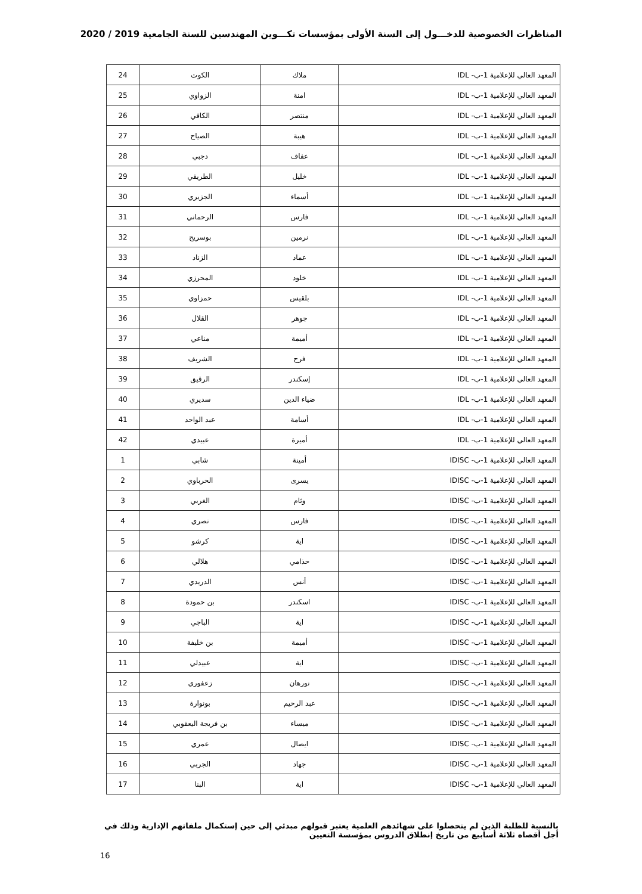المناظرات الخصوصية للدخـــول إلى السنة الأولى بمؤسسات تكـــوين المهندسين للسنة الجامعية 2019 / 2020
| المعهد العالي للإعلامية 1-ب- IDL | ملاك | الكوت | 24 |
| المعهد العالي للإعلامية 1-ب- IDL | امنة | الزواوي | 25 |
| المعهد العالي للإعلامية 1-ب- IDL | منتصر | الكافي | 26 |
| المعهد العالي للإعلامية 1-ب- IDL | هيبة | الصياح | 27 |
| المعهد العالي للإعلامية 1-ب- IDL | عفاف | دجبي | 28 |
| المعهد العالي للإعلامية 1-ب- IDL | خليل | الطريقي | 29 |
| المعهد العالي للإعلامية 1-ب- IDL | أسماء | الجزيري | 30 |
| المعهد العالي للإعلامية 1-ب- IDL | فارس | الرحماني | 31 |
| المعهد العالي للإعلامية 1-ب- IDL | نرمين | بوسريح | 32 |
| المعهد العالي للإعلامية 1-ب- IDL | عماد | الزناد | 33 |
| المعهد العالي للإعلامية 1-ب- IDL | خلود | المحرزي | 34 |
| المعهد العالي للإعلامية 1-ب- IDL | بلقيس | حمزاوي | 35 |
| المعهد العالي للإعلامية 1-ب- IDL | جوهر | القلال | 36 |
| المعهد العالي للإعلامية 1-ب- IDL | أميمة | مناعي | 37 |
| المعهد العالي للإعلامية 1-ب- IDL | فرح | الشريف | 38 |
| المعهد العالي للإعلامية 1-ب- IDL | إسكندر | الرقيق | 39 |
| المعهد العالي للإعلامية 1-ب- IDL | ضياء الدين | سديري | 40 |
| المعهد العالي للإعلامية 1-ب- IDL | أسامة | عبد الواحد | 41 |
| المعهد العالي للإعلامية 1-ب- IDL | أميرة | عبيدي | 42 |
| المعهد العالي للإعلامية 1-ب- IDISC | أمينة | شابي | 1 |
| المعهد العالي للإعلامية 1-ب- IDISC | يسرى | الحرباوي | 2 |
| المعهد العالي للإعلامية 1-ب- IDISC | وئام | الغربي | 3 |
| المعهد العالي للإعلامية 1-ب- IDISC | فارس | نصري | 4 |
| المعهد العالي للإعلامية 1-ب- IDISC | اية | كرشو | 5 |
| المعهد العالي للإعلامية 1-ب- IDISC | حذامي | هلالي | 6 |
| المعهد العالي للإعلامية 1-ب- IDISC | أنس | الدريدي | 7 |
| المعهد العالي للإعلامية 1-ب- IDISC | اسكندر | بن حمودة | 8 |
| المعهد العالي للإعلامية 1-ب- IDISC | اية | الباجي | 9 |
| المعهد العالي للإعلامية 1-ب- IDISC | أميمة | بن خليفة | 10 |
| المعهد العالي للإعلامية 1-ب- IDISC | اية | عبيدلي | 11 |
| المعهد العالي للإعلامية 1-ب- IDISC | نورهان | زعفوري | 12 |
| المعهد العالي للإعلامية 1-ب- IDISC | عبد الرحيم | بونوارة | 13 |
| المعهد العالي للإعلامية 1-ب- IDISC | ميساء | بن فريجة اليعقوبي | 14 |
| المعهد العالي للإعلامية 1-ب- IDISC | ايصال | عمري | 15 |
| المعهد العالي للإعلامية 1-ب- IDISC | جهاد | الجربي | 16 |
| المعهد العالي للإعلامية 1-ب- IDISC | اية | البنا | 17 |
بالنسبة للطلبة الذين لم يتحصلوا على شهائدهم العلمية يعتبر قبولهم مبدئي إلى حين إستكمال ملفاتهم الإدارية وذلك في أجل أقصاه ثلاثة أسابيع من تاريخ إنطلاق الدروس بمؤسسة التعيين
16